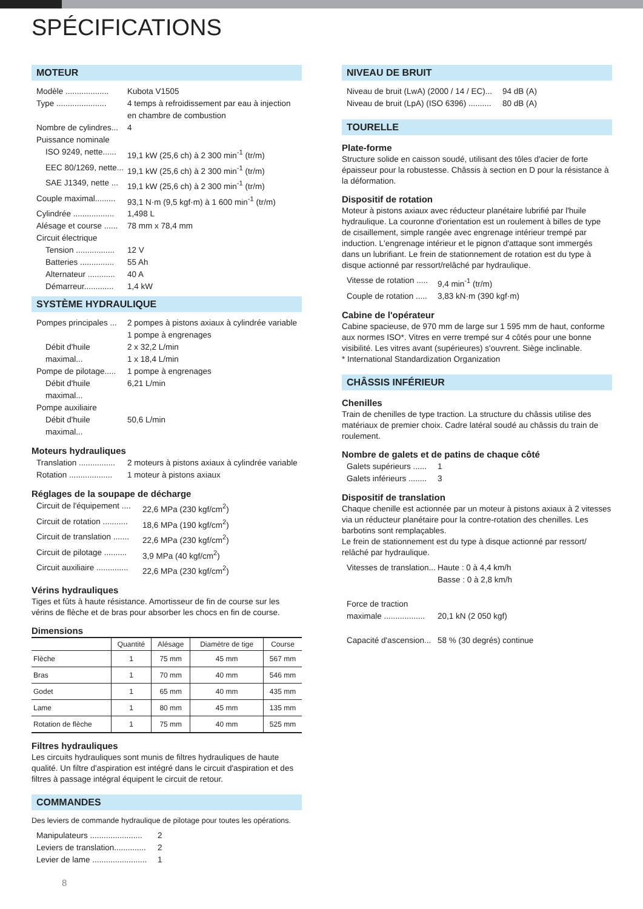SPÉCIFICATIONS
MOTEUR
Modèle ................... Kubota V1505 Type ...................... 4 temps à refroidissement par eau à injection en chambre de combustion Nombre de cylindres... 4 Puissance nominale ISO 9249, nette...... 19,1 kW (25,6 ch) à 2 300 min<sup>-1</sup> (tr/m) EEC 80/1269, nette... 19,1 kW (25,6 ch) à 2 300 min<sup>-1</sup> (tr/m) SAE J1349, nette ... 19,1 kW (25,6 ch) à 2 300 min<sup>-1</sup> (tr/m) Couple maximal......... 93,1 N·m (9,5 kgf·m) à 1 600 min<sup>-1</sup> (tr/m) Cylindrée .................. 1,498 L Alésage et course ...... 78 mm x 78,4 mm Circuit électrique Tension ................. 12 V Batteries ............... 55 Ah Alternateur ............ 40 A Démarreur............. 1,4 kW
SYSTÈME HYDRAULIQUE
Pompes principales ... 2 pompes à pistons axiaux à cylindrée variable
1 pompe à engrenages Débit d'huile maximal... 2 x 32,2 L/min
1 x 18,4 L/min Pompe de pilotage..... 1 pompe à engrenages Débit d'huile maximal... 6,21 L/min Pompe auxiliaire Débit d'huile maximal... 50,6 L/min
Moteurs hydrauliques
Translation ................ 2 moteurs à pistons axiaux à cylindrée variable Rotation ................... 1 moteur à pistons axiaux
Réglages de la soupape de décharge
Circuit de l'équipement .... 22,6 MPa (230 kgf/cm<sup>2</sup>) Circuit de rotation ........... 18,6 MPa (190 kgf/cm<sup>2</sup>) Circuit de translation ....... 22,6 MPa (230 kgf/cm<sup>2</sup>) Circuit de pilotage .......... 3,9 MPa (40 kgf/cm<sup>2</sup>) Circuit auxiliaire .............. 22,6 MPa (230 kgf/cm<sup>2</sup>)
Vérins hydrauliques
Tiges et fûts à haute résistance. Amortisseur de fin de course sur les vérins de flèche et de bras pour absorber les chocs en fin de course.
Dimensions
| | Quantité | Alésage | Diamètre de tige | Course |
| --- | --- | --- | --- | --- |
| Flèche | 1 | 75 mm | 45 mm | 567 mm |
| Bras | 1 | 70 mm | 40 mm | 546 mm |
| Godet | 1 | 65 mm | 40 mm | 435 mm |
| Lame | 1 | 80 mm | 45 mm | 135 mm |
| Rotation de flèche | 1 | 75 mm | 40 mm | 525 mm |
Filtres hydrauliques
Les circuits hydrauliques sont munis de filtres hydrauliques de haute qualité. Un filtre d'aspiration est intégré dans le circuit d'aspiration et des filtres à passage intégral équipent le circuit de retour.
COMMANDES
Des leviers de commande hydraulique de pilotage pour toutes les opérations.
Manipulateurs ....................... 2 Leviers de translation.............. 2 Levier de lame ........................ 1
NIVEAU DE BRUIT
Niveau de bruit (LwA) (2000 / 14 / EC)... 94 dB (A) Niveau de bruit (LpA) (ISO 6396) .......... 80 dB (A)
TOURELLE
Plate-forme
Structure solide en caisson soudé, utilisant des tôles d'acier de forte épaisseur pour la robustesse. Châssis à section en D pour la résistance à la déformation.
Dispositif de rotation
Moteur à pistons axiaux avec réducteur planétaire lubrifié par l'huile hydraulique. La couronne d'orientation est un roulement à billes de type de cisaillement, simple rangée avec engrenage intérieur trempé par induction. L'engrenage intérieur et le pignon d'attaque sont immergés dans un lubrifiant. Le frein de stationnement de rotation est du type à disque actionné par ressort/relâché par hydraulique.
Vitesse de rotation ..... 9,4 min<sup>-1</sup> (tr/m) Couple de rotation ..... 3,83 kN·m (390 kgf·m)
Cabine de l'opérateur
Cabine spacieuse, de 970 mm de large sur 1 595 mm de haut, conforme aux normes ISO*. Vitres en verre trempé sur 4 côtés pour une bonne visibilité. Les vitres avant (supérieures) s'ouvrent. Siège inclinable.
* International Standardization Organization
CHÂSSIS INFÉRIEUR
Chenilles
Train de chenilles de type traction. La structure du châssis utilise des matériaux de premier choix. Cadre latéral soudé au châssis du train de roulement.
Nombre de galets et de patins de chaque côté
Galets supérieurs ...... 1 Galets inférieurs ........ 3
Dispositif de translation
Chaque chenille est actionnée par un moteur à pistons axiaux à 2 vitesses via un réducteur planétaire pour la contre-rotation des chenilles. Les barbotins sont remplaçables.
Le frein de stationnement est du type à disque actionné par ressort/ relâché par hydraulique.
Vitesses de translation... Haute : 0 à 4,4 km/h
Basse : 0 à 2,8 km/h Force de traction maximale .................. 20,1 kN (2 050 kgf) Capacité d'ascension... 58 % (30 degrés) continue
8